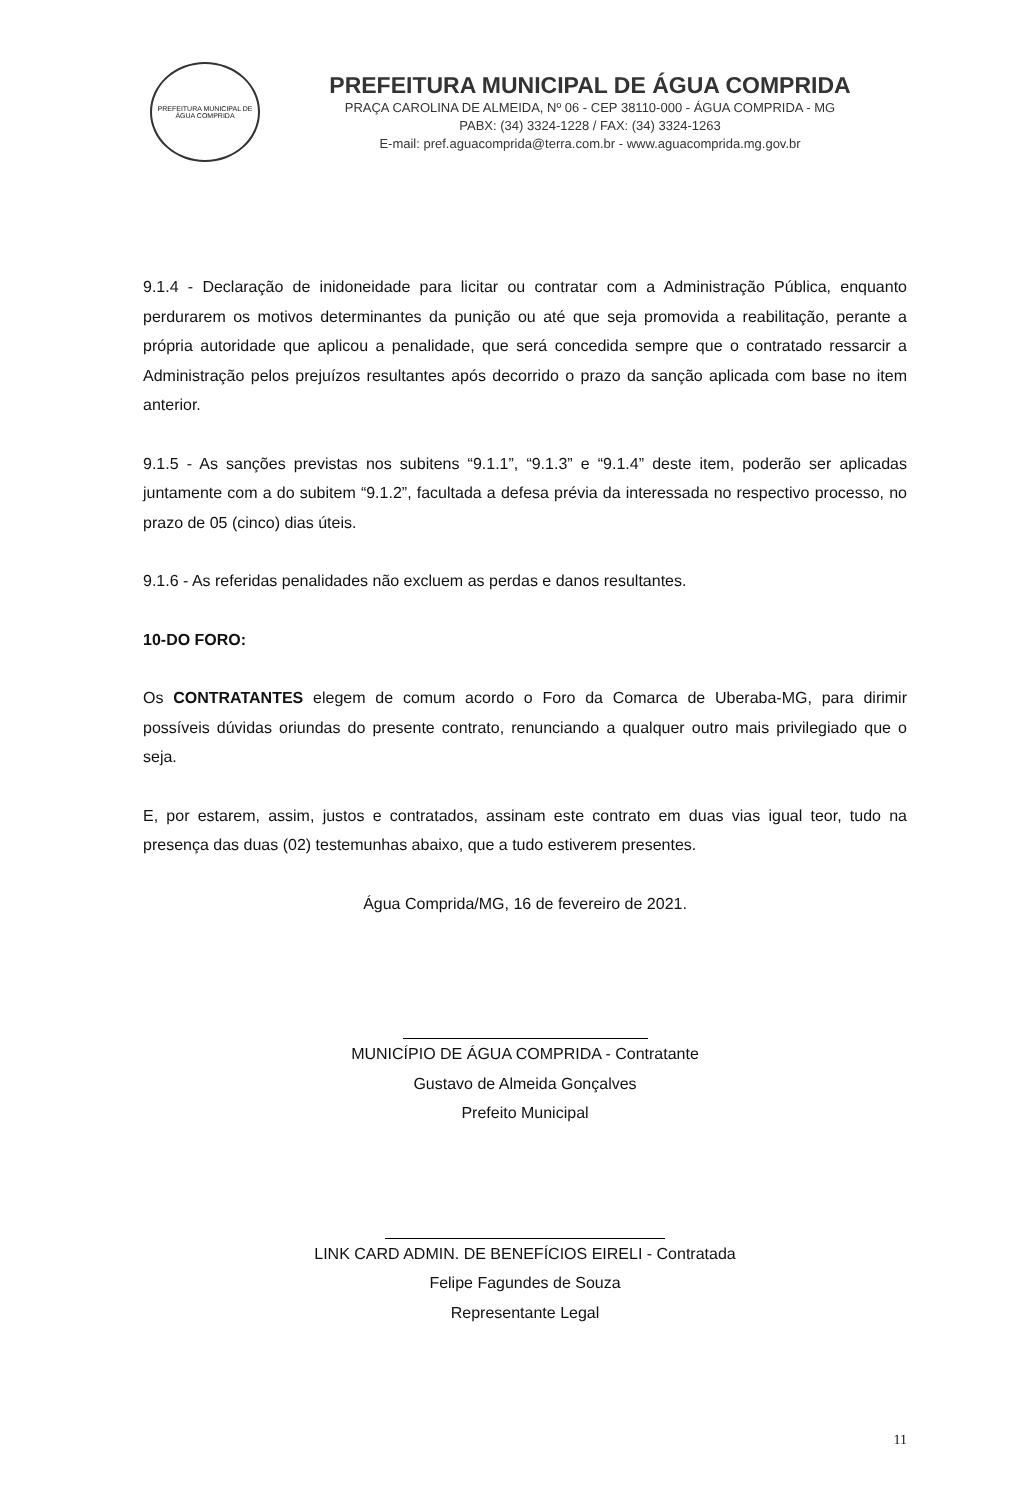PREFEITURA MUNICIPAL DE ÁGUA COMPRIDA
PREFEITURA MUNICIPAL DE ÁGUA COMPRIDA
PRAÇA CAROLINA DE ALMEIDA, Nº 06 - CEP 38110-000 - ÁGUA COMPRIDA - MG
PABX: (34) 3324-1228 / FAX: (34) 3324-1263
E-mail: pref.aguacomprida@terra.com.br - www.aguacomprida.mg.gov.br
9.1.4 - Declaração de inidoneidade para licitar ou contratar com a Administração Pública, enquanto perdurarem os motivos determinantes da punição ou até que seja promovida a reabilitação, perante a própria autoridade que aplicou a penalidade, que será concedida sempre que o contratado ressarcir a Administração pelos prejuízos resultantes após decorrido o prazo da sanção aplicada com base no item anterior.
9.1.5 - As sanções previstas nos subitens “9.1.1”, “9.1.3” e “9.1.4” deste item, poderão ser aplicadas juntamente com a do subitem “9.1.2”, facultada a defesa prévia da interessada no respectivo processo, no prazo de 05 (cinco) dias úteis.
9.1.6 - As referidas penalidades não excluem as perdas e danos resultantes.
10-DO FORO:
Os CONTRATANTES elegem de comum acordo o Foro da Comarca de Uberaba-MG, para dirimir possíveis dúvidas oriundas do presente contrato, renunciando a qualquer outro mais privilegiado que o seja.
E, por estarem, assim, justos e contratados, assinam este contrato em duas vias igual teor, tudo na presença das duas (02) testemunhas abaixo, que a tudo estiverem presentes.
Água Comprida/MG, 16 de fevereiro de 2021.
MUNICÍPIO DE ÁGUA COMPRIDA - Contratante
Gustavo de Almeida Gonçalves
Prefeito Municipal
LINK CARD ADMIN. DE BENEFÍCIOS EIRELI - Contratada
Felipe Fagundes de Souza
Representante Legal
11